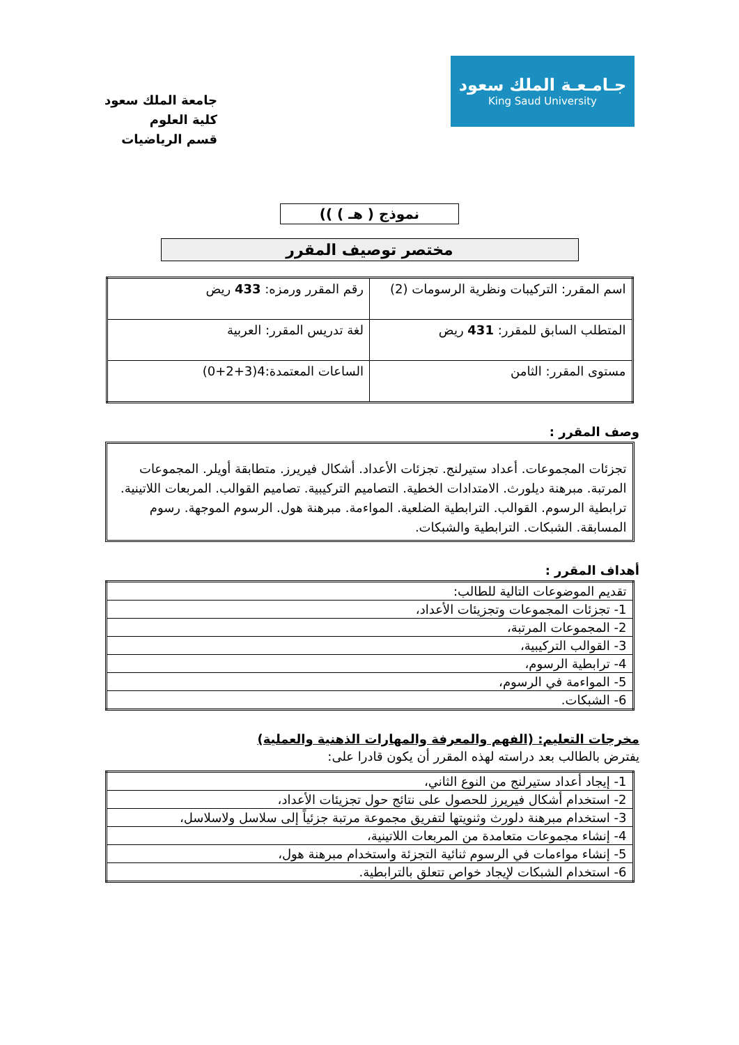جـامـعـة الملك سعود
King Saud University
جامعة الملك سعود
كلية العلوم
قسم الرياضيات
نموذج ( هـ ) ))
مختصر توصيف المقرر
| اسم المقرر: التركيبات ونظرية الرسومات (2) | رقم المقرر ورمزه: 433 ريض |
| المتطلب السابق للمقرر: 431 ريض | لغة تدريس المقرر: العربية |
| مستوى المقرر: الثامن | الساعات المعتمدة:4(3+2+0) |
وصف المقرر :
تجزئات المجموعات. أعداد ستيرلنج. تجزئات الأعداد. أشكال فيريرز. متطابقة أويلر. المجموعات المرتبة. مبرهنة ديلورث. الامتدادات الخطية. التصاميم التركيبية. تصاميم القوالب. المربعات اللاتينية. ترابطية الرسوم. القوالب. الترابطية الضلعية. المواءمة. مبرهنة هول. الرسوم الموجهة. رسوم المسابقة. الشبكات. الترابطية والشبكات.
أهداف المقرر :
| تقديم الموضوعات التالية للطالب: |
| 1- تجزئات المجموعات وتجزيئات الأعداد، |
| 2- المجموعات المرتبة، |
| 3- القوالب التركيبية، |
| 4- ترابطية الرسوم، |
| 5- المواءمة في الرسوم، |
| 6- الشبكات. |
مخرجات التعليم: (الفهم والمعرفة والمهارات الذهنية والعملية)
يفترض بالطالب بعد دراسته لهذه المقرر أن يكون قادرا على:
| 1- إيجاد أعداد ستيرلنج من النوع الثاني، |
| 2- استخدام أشكال فيريرز للحصول على نتائج حول تجزيئات الأعداد، |
| 3- استخدام مبرهنة دلورث وثنويتها لتفريق مجموعة مرتبة جزئياً إلى سلاسل ولاسلاسل، |
| 4- إنشاء مجموعات متعامدة من المربعات اللاتينية، |
| 5- إنشاء مواءمات في الرسوم ثنائية التجزئة واستخدام مبرهنة هول، |
| 6- استخدام الشبكات لإيجاد خواص تتعلق بالترابطية. |